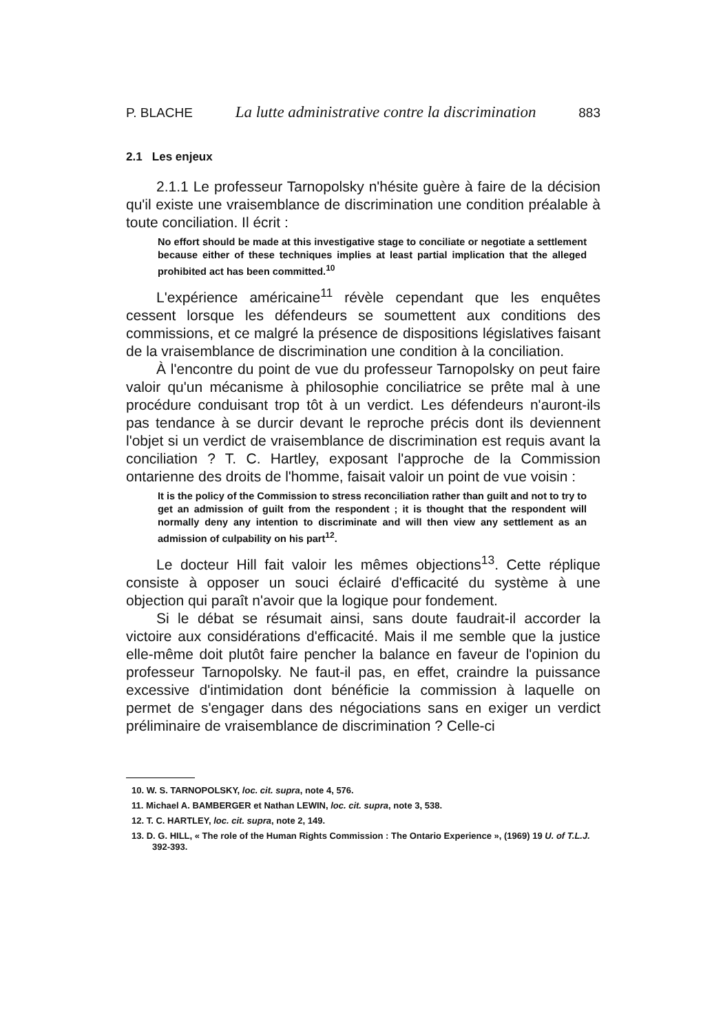P. BLACHE La lutte administrative contre la discrimination 883
2.1 Les enjeux
2.1.1 Le professeur Tarnopolsky n'hésite guère à faire de la décision qu'il existe une vraisemblance de discrimination une condition préalable à toute conciliation. Il écrit :
No effort should be made at this investigative stage to conciliate or negotiate a settlement because either of these techniques implies at least partial implication that the alleged prohibited act has been committed.<sup>10</sup>
L'expérience américaine<sup>11</sup> révèle cependant que les enquêtes cessent lorsque les défendeurs se soumettent aux conditions des commissions, et ce malgré la présence de dispositions législatives faisant de la vraisemblance de discrimination une condition à la conciliation.
À l'encontre du point de vue du professeur Tarnopolsky on peut faire valoir qu'un mécanisme à philosophie conciliatrice se prête mal à une procédure conduisant trop tôt à un verdict. Les défendeurs n'auront-ils pas tendance à se durcir devant le reproche précis dont ils deviennent l'objet si un verdict de vraisemblance de discrimination est requis avant la conciliation ? T. C. Hartley, exposant l'approche de la Commission ontarienne des droits de l'homme, faisait valoir un point de vue voisin :
It is the policy of the Commission to stress reconciliation rather than guilt and not to try to get an admission of guilt from the respondent ; it is thought that the respondent will normally deny any intention to discriminate and will then view any settlement as an admission of culpability on his part<sup>12</sup>.
Le docteur Hill fait valoir les mêmes objections<sup>13</sup>. Cette réplique consiste à opposer un souci éclairé d'efficacité du système à une objection qui paraît n'avoir que la logique pour fondement.
Si le débat se résumait ainsi, sans doute faudrait-il accorder la victoire aux considérations d'efficacité. Mais il me semble que la justice elle-même doit plutôt faire pencher la balance en faveur de l'opinion du professeur Tarnopolsky. Ne faut-il pas, en effet, craindre la puissance excessive d'intimidation dont bénéficie la commission à laquelle on permet de s'engager dans des négociations sans en exiger un verdict préliminaire de vraisemblance de discrimination ? Celle-ci
10. W. S. TARNOPOLSKY, loc. cit. supra, note 4, 576.
11. Michael A. BAMBERGER et Nathan LEWIN, loc. cit. supra, note 3, 538.
12. T. C. HARTLEY, loc. cit. supra, note 2, 149.
13. D. G. HILL, « The role of the Human Rights Commission : The Ontario Experience », (1969) 19 U. of T.L.J. 392-393.